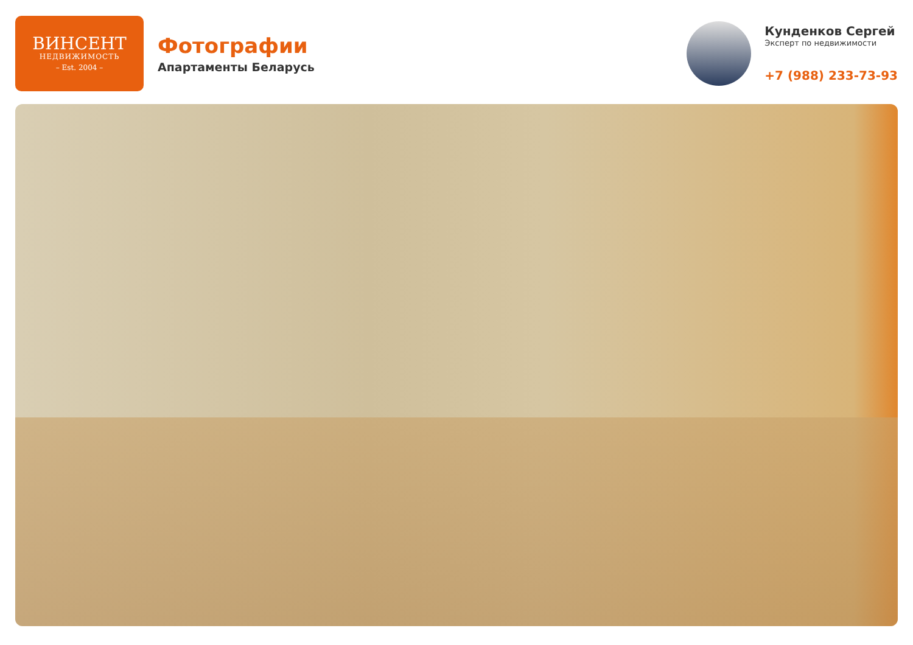ВИНСЕНТ
НЕДВИЖИМОСТЬ
– Est. 2004 –
Фотографии
Апартаменты Беларусь
Кунденков Сергей
Эксперт по недвижимости
+7 (988) 233-73-93